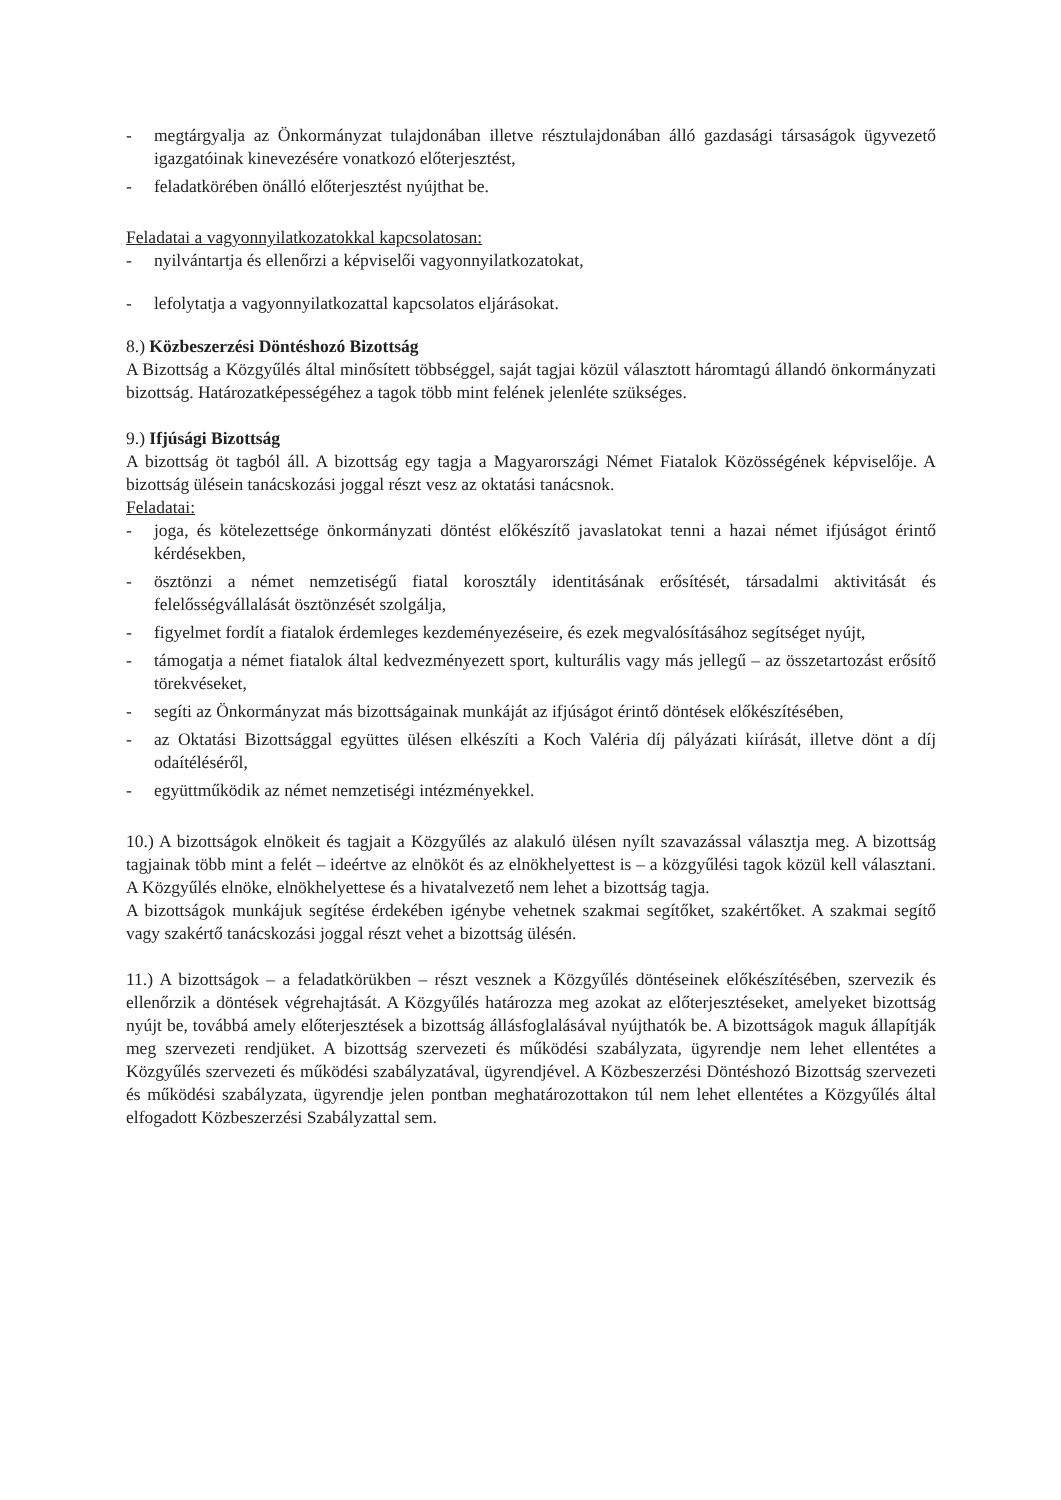- megtárgyalja az Önkormányzat tulajdonában illetve résztulajdonában álló gazdasági társaságok ügyvezető igazgatóinak kinevezésére vonatkozó előterjesztést,
- feladatkörében önálló előterjesztést nyújthat be.
Feladatai a vagyonnyilatkozatokkal kapcsolatosan:
- nyilvántartja és ellenőrzi a képviselői vagyonnyilatkozatokat,
- lefolytatja a vagyonnyilatkozattal kapcsolatos eljárásokat.
8.) Közbeszerzési Döntéshozó Bizottság
A Bizottság a Közgyűlés által minősített többséggel, saját tagjai közül választott háromtagú állandó önkormányzati bizottság. Határozatképességéhez a tagok több mint felének jelenléte szükséges.
9.) Ifjúsági Bizottság
A bizottság öt tagból áll. A bizottság egy tagja a Magyarországi Német Fiatalok Közösségének képviselője. A bizottság ülésein tanácskozási joggal részt vesz az oktatási tanácsnok.
Feladatai:
- joga, és kötelezettsége önkormányzati döntést előkészítő javaslatokat tenni a hazai német ifjúságot érintő kérdésekben,
- ösztönzi a német nemzetiségű fiatal korosztály identitásának erősítését, társadalmi aktivitását és felelősségvállalását ösztönzését szolgálja,
- figyelmet fordít a fiatalok érdemleges kezdeményezéseire, és ezek megvalósításához segítséget nyújt,
- támogatja a német fiatalok által kedvezményezett sport, kulturális vagy más jellegű – az összetartozást erősítő törekvéseket,
- segíti az Önkormányzat más bizottságainak munkáját az ifjúságot érintő döntések előkészítésében,
- az Oktatási Bizottsággal együttes ülésen elkészíti a Koch Valéria díj pályázati kiírását, illetve dönt a díj odaítéléséről,
- együttműködik az német nemzetiségi intézményekkel.
10.) A bizottságok elnökeit és tagjait a Közgyűlés az alakuló ülésen nyílt szavazással választja meg. A bizottság tagjainak több mint a felét – ideértve az elnököt és az elnökhelyettest is – a közgyűlési tagok közül kell választani. A Közgyűlés elnöke, elnökhelyettese és a hivatalvezető nem lehet a bizottság tagja.
A bizottságok munkájuk segítése érdekében igénybe vehetnek szakmai segítőket, szakértőket. A szakmai segítő vagy szakértő tanácskozási joggal részt vehet a bizottság ülésén.
11.) A bizottságok – a feladatkörükben – részt vesznek a Közgyűlés döntéseinek előkészítésében, szervezik és ellenőrzik a döntések végrehajtását. A Közgyűlés határozza meg azokat az előterjesztéseket, amelyeket bizottság nyújt be, továbbá amely előterjesztések a bizottság állásfoglalásával nyújthatók be. A bizottságok maguk állapítják meg szervezeti rendjüket. A bizottság szervezeti és működési szabályzata, ügyrendje nem lehet ellentétes a Közgyűlés szervezeti és működési szabályzatával, ügyrendjével. A Közbeszerzési Döntéshozó Bizottság szervezeti és működési szabályzata, ügyrendje jelen pontban meghatározottakon túl nem lehet ellentétes a Közgyűlés által elfogadott Közbeszerzési Szabályzattal sem.